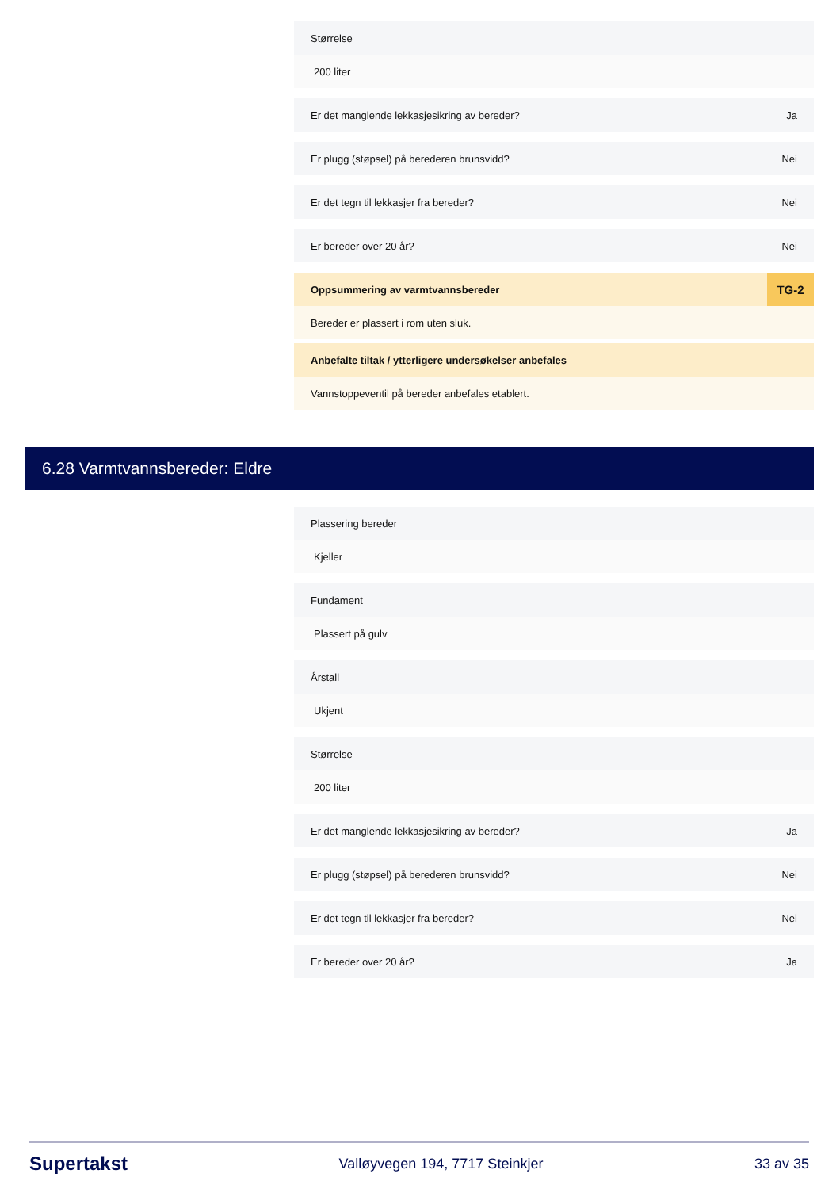Størrelse
200 liter
Er det manglende lekkasjesikring av bereder? Ja
Er plugg (støpsel) på berederen brunsvidd? Nei
Er det tegn til lekkasjer fra bereder? Nei
Er bereder over 20 år? Nei
Oppsummering av varmtvannsbereder TG-2
Bereder er plassert i rom uten sluk.
Anbefalte tiltak / ytterligere undersøkelser anbefales
Vannstoppeventil på bereder anbefales etablert.
6.28 Varmtvannsbereder: Eldre
Plassering bereder
Kjeller
Fundament
Plassert på gulv
Årstall
Ukjent
Størrelse
200 liter
Er det manglende lekkasjesikring av bereder? Ja
Er plugg (støpsel) på berederen brunsvidd? Nei
Er det tegn til lekkasjer fra bereder? Nei
Er bereder over 20 år? Ja
Supertakst Valløyvegen 194, 7717 Steinkjer 33 av 35